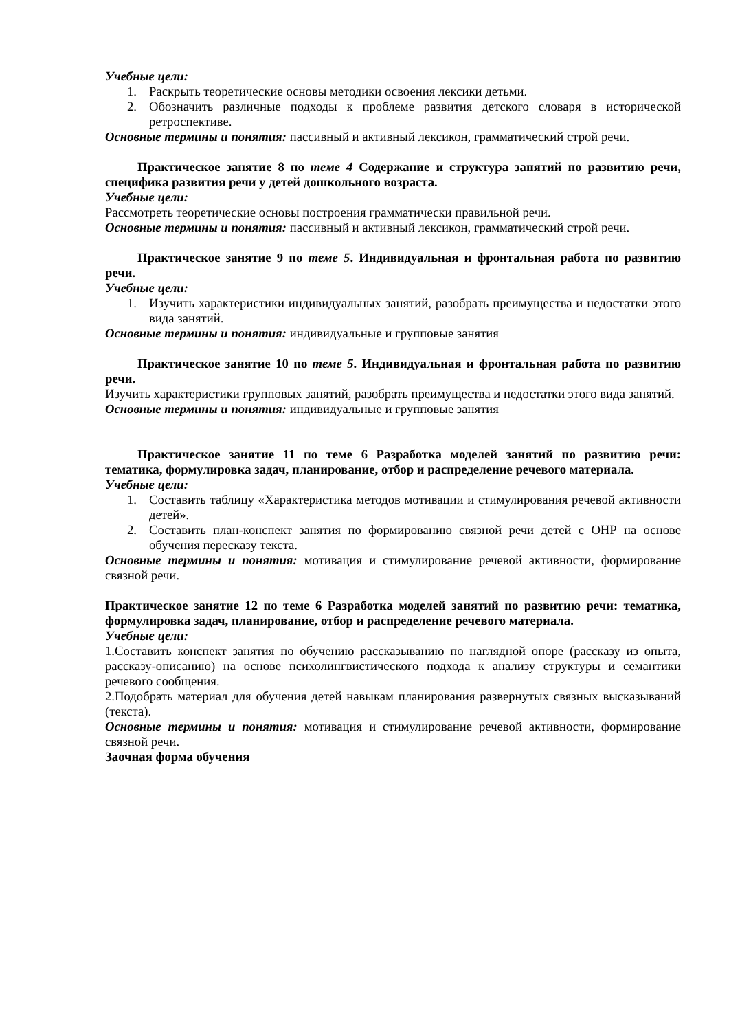Учебные цели:
1. Раскрыть теоретические основы методики освоения лексики детьми.
2. Обозначить различные подходы к проблеме развития детского словаря в исторической ретроспективе.
Основные термины и понятия: пассивный и активный лексикон, грамматический строй речи.
Практическое занятие 8 по теме 4 Содержание и структура занятий по развитию речи, специфика развития речи у детей дошкольного возраста.
Учебные цели:
Рассмотреть теоретические основы построения грамматически правильной речи.
Основные термины и понятия: пассивный и активный лексикон, грамматический строй речи.
Практическое занятие 9 по теме 5. Индивидуальная и фронтальная работа по развитию речи.
Учебные цели:
1. Изучить характеристики индивидуальных занятий, разобрать преимущества и недостатки этого вида занятий.
Основные термины и понятия: индивидуальные и групповые занятия
Практическое занятие 10 по теме 5. Индивидуальная и фронтальная работа по развитию речи.
Изучить характеристики групповых занятий, разобрать преимущества и недостатки этого вида занятий.
Основные термины и понятия: индивидуальные и групповые занятия
Практическое занятие 11 по теме 6 Разработка моделей занятий по развитию речи: тематика, формулировка задач, планирование, отбор и распределение речевого материала.
Учебные цели:
1. Составить таблицу «Характеристика методов мотивации и стимулирования речевой активности детей».
2. Составить план-конспект занятия по формированию связной речи детей с ОНР на основе обучения пересказу текста.
Основные термины и понятия: мотивация и стимулирование речевой активности, формирование связной речи.
Практическое занятие 12 по теме 6 Разработка моделей занятий по развитию речи: тематика, формулировка задач, планирование, отбор и распределение речевого материала.
Учебные цели:
1.Составить конспект занятия по обучению рассказыванию по наглядной опоре (рассказу из опыта, рассказу-описанию) на основе психолингвистического подхода к анализу структуры и семантики речевого сообщения.
2.Подобрать материал для обучения детей навыкам планирования развернутых связных высказываний (текста).
Основные термины и понятия: мотивация и стимулирование речевой активности, формирование связной речи.
Заочная форма обучения